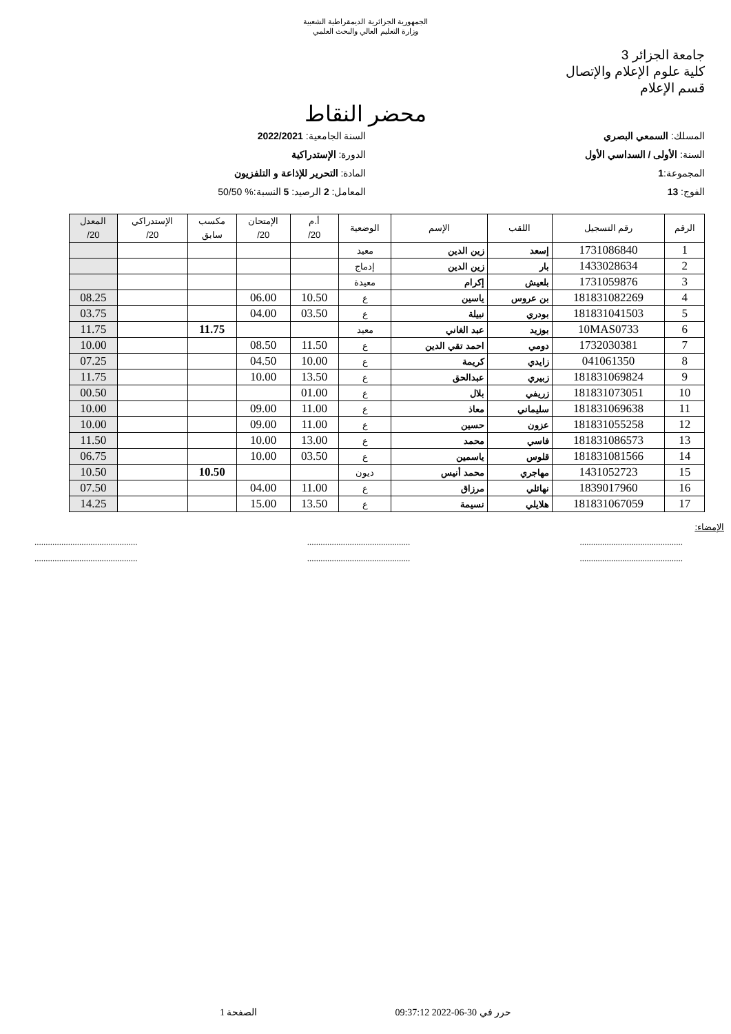الجمهورية الجزائرية الديمقراطية الشعبية
وزارة التعليم العالي والبحث العلمي
جامعة الجزائر 3
كلية علوم الإعلام والإتصال
قسم الإعلام
محضر النقاط
المسلك: السمعي البصري
السنة: الأولى / السداسي الأول
المجموعة:1
الفوج: 13
السنة الجامعية: 2022/2021
الدورة: الإستدراكية
المادة: التحرير للإذاعة و التلفزيون
المعامل: 2 الرصيد: 5 النسبة:% 50/50
| الرقم | رقم التسجيل | اللقب | الإسم | الوضعية | أ.م 20/ | الإمتحان 20/ | مكسب سابق | الإستدراكي 20/ | المعدل 20/ |
| --- | --- | --- | --- | --- | --- | --- | --- | --- | --- |
| 1 | 1731086840 | إسعد | زين الدين | معيد | | | | | |
| 2 | 1433028634 | بار | زين الدين | إدماج | | | | | |
| 3 | 1731059876 | بلعيش | إكرام | معيدة | | | | | |
| 4 | 181831082269 | بن عروس | ياسين | ع | 10.50 | 06.00 | | | 08.25 |
| 5 | 181831041503 | بودري | نبيلة | ع | 03.50 | 04.00 | | | 03.75 |
| 6 | 10MAS0733 | بوزيد | عبد الغاني | معيد | | | 11.75 | | 11.75 |
| 7 | 1732030381 | دومي | احمد تقي الدين | ع | 11.50 | 08.50 | | | 10.00 |
| 8 | 041061350 | زايدي | كريمة | ع | 10.00 | 04.50 | | | 07.25 |
| 9 | 181831069824 | زبيري | عبدالحق | ع | 13.50 | 10.00 | | | 11.75 |
| 10 | 181831073051 | زريفي | بلال | ع | 01.00 | | | | 00.50 |
| 11 | 181831069638 | سليماني | معاذ | ع | 11.00 | 09.00 | | | 10.00 |
| 12 | 181831055258 | عزون | حسين | ع | 11.00 | 09.00 | | | 10.00 |
| 13 | 181831086573 | فاسي | محمد | ع | 13.00 | 10.00 | | | 11.50 |
| 14 | 181831081566 | قلوس | ياسمين | ع | 03.50 | 10.00 | | | 06.75 |
| 15 | 1431052723 | مهاجري | محمد أنيس | ديون | | | 10.50 | | 10.50 |
| 16 | 1839017960 | نهائلي | مرزاق | ع | 11.00 | 04.00 | | | 07.50 |
| 17 | 181831067059 | هلايلي | نسيمة | ع | 13.50 | 15.00 | | | 14.25 |
الإمضاء:
.............................................. .............................................. ..............................................
.............................................. .............................................. ..............................................
حرر في 30-06-2022 09:37:12 الصفحة 1